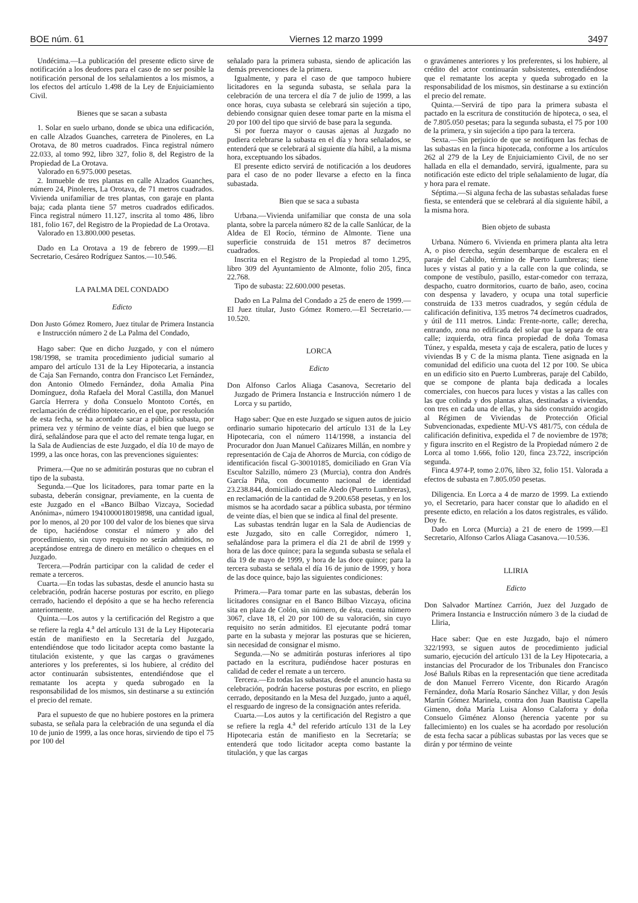BOE núm. 61 Viernes 12 marzo 1999 3497
Undécima.—La publicación del presente edicto sirve de notificación a los deudores para el caso de no ser posible la notificación personal de los señalamientos a los mismos, a los efectos del artículo 1.498 de la Ley de Enjuiciamiento Civil.
Bienes que se sacan a subasta
1. Solar en suelo urbano, donde se ubica una edificación, en calle Alzados Guanches, carretera de Pinoleres, en La Orotava, de 80 metros cuadrados. Finca registral número 22.033, al tomo 992, libro 327, folio 8, del Registro de la Propiedad de La Orotava.
Valorado en 6.975.000 pesetas.
2. Inmueble de tres plantas en calle Alzados Guanches, número 24, Pinoleres, La Orotava, de 71 metros cuadrados. Vivienda unifamiliar de tres plantas, con garaje en planta baja; cada planta tiene 57 metros cuadrados edificados. Finca registral número 11.127, inscrita al tomo 486, libro 181, folio 167, del Registro de la Propiedad de La Orotava.
Valorado en 13.800.000 pesetas.
Dado en La Orotava a 19 de febrero de 1999.—El Secretario, Cesáreo Rodríguez Santos.—10.546.
LA PALMA DEL CONDADO
Edicto
Don Justo Gómez Romero, Juez titular de Primera Instancia e Instrucción número 2 de La Palma del Condado,
Hago saber: Que en dicho Juzgado, y con el número 198/1998, se tramita procedimiento judicial sumario al amparo del artículo 131 de la Ley Hipotecaria, a instancia de Caja San Fernando, contra don Francisco Let Fernández, don Antonio Olmedo Fernández, doña Amalia Pina Domínguez, doña Rafaela del Moral Castilla, don Manuel García Herrera y doña Consuelo Montoto Cortés, en reclamación de crédito hipotecario, en el que, por resolución de esta fecha, se ha acordado sacar a pública subasta, por primera vez y término de veinte días, el bien que luego se dirá, señalándose para que el acto del remate tenga lugar, en la Sala de Audiencias de este Juzgado, el día 10 de mayo de 1999, a las once horas, con las prevenciones siguientes:
Primera.—Que no se admitirán posturas que no cubran el tipo de la subasta.
Segunda.—Que los licitadores, para tomar parte en la subasta, deberán consignar, previamente, en la cuenta de este Juzgado en el «Banco Bilbao Vizcaya, Sociedad Anónima», número 1941000018019898, una cantidad igual, por lo menos, al 20 por 100 del valor de los bienes que sirva de tipo, haciéndose constar el número y año del procedimiento, sin cuyo requisito no serán admitidos, no aceptándose entrega de dinero en metálico o cheques en el Juzgado.
Tercera.—Podrán participar con la calidad de ceder el remate a terceros.
Cuarta.—En todas las subastas, desde el anuncio hasta su celebración, podrán hacerse posturas por escrito, en pliego cerrado, haciendo el depósito a que se ha hecho referencia anteriormente.
Quinta.—Los autos y la certificación del Registro a que se refiere la regla 4.<sup>a</sup> del artículo 131 de la Ley Hipotecaria están de manifiesto en la Secretaría del Juzgado, entendiéndose que todo licitador acepta como bastante la titulación existente, y que las cargas o gravámenes anteriores y los preferentes, si los hubiere, al crédito del actor continuarán subsistentes, entendiéndose que el rematante los acepta y queda subrogado en la responsabilidad de los mismos, sin destinarse a su extinción el precio del remate.
Para el supuesto de que no hubiere postores en la primera subasta, se señala para la celebración de una segunda el día 10 de junio de 1999, a las once horas, sirviendo de tipo el 75 por 100 del
señalado para la primera subasta, siendo de aplicación las demás prevenciones de la primera.
Igualmente, y para el caso de que tampoco hubiere licitadores en la segunda subasta, se señala para la celebración de una tercera el día 7 de julio de 1999, a las once horas, cuya subasta se celebrará sin sujeción a tipo, debiendo consignar quien desee tomar parte en la misma el 20 por 100 del tipo que sirvió de base para la segunda.
Si por fuerza mayor o causas ajenas al Juzgado no pudiera celebrarse la subasta en el día y hora señalados, se entenderá que se celebrará al siguiente día hábil, a la misma hora, exceptuando los sábados.
El presente edicto servirá de notificación a los deudores para el caso de no poder llevarse a efecto en la finca subastada.
Bien que se saca a subasta
Urbana.—Vivienda unifamiliar que consta de una sola planta, sobre la parcela número 82 de la calle Sanlúcar, de la Aldea de El Rocío, término de Almonte. Tiene una superficie construida de 151 metros 87 decímetros cuadrados.
Inscrita en el Registro de la Propiedad al tomo 1.295, libro 309 del Ayuntamiento de Almonte, folio 205, finca 22.768.
Tipo de subasta: 22.600.000 pesetas.
Dado en La Palma del Condado a 25 de enero de 1999.—El Juez titular, Justo Gómez Romero.—El Secretario.—10.520.
LORCA
Edicto
Don Alfonso Carlos Aliaga Casanova, Secretario del Juzgado de Primera Instancia e Instrucción número 1 de Lorca y su partido,
Hago saber: Que en este Juzgado se siguen autos de juicio ordinario sumario hipotecario del artículo 131 de la Ley Hipotecaria, con el número 114/1998, a instancia del Procurador don Juan Manuel Cañizares Millán, en nombre y representación de Caja de Ahorros de Murcia, con código de identificación fiscal G-30010185, domiciliado en Gran Vía Escultor Salzillo, número 23 (Murcia), contra don Andrés García Piña, con documento nacional de identidad 23.238.844, domiciliado en calle Aledo (Puerto Lumbreras), en reclamación de la cantidad de 9.200.658 pesetas, y en los mismos se ha acordado sacar a pública subasta, por término de veinte días, el bien que se indica al final del presente.
Las subastas tendrán lugar en la Sala de Audiencias de este Juzgado, sito en calle Corregidor, número 1, señalándose para la primera el día 21 de abril de 1999 y hora de las doce quince; para la segunda subasta se señala el día 19 de mayo de 1999, y hora de las doce quince; para la tercera subasta se señala el día 16 de junio de 1999, y hora de las doce quince, bajo las siguientes condiciones:
Primera.—Para tomar parte en las subastas, deberán los licitadores consignar en el Banco Bilbao Vizcaya, oficina sita en plaza de Colón, sin número, de ésta, cuenta número 3067, clave 18, el 20 por 100 de su valoración, sin cuyo requisito no serán admitidos. El ejecutante podrá tomar parte en la subasta y mejorar las posturas que se hicieren, sin necesidad de consignar el mismo.
Segunda.—No se admitirán posturas inferiores al tipo pactado en la escritura, pudiéndose hacer posturas en calidad de ceder el remate a un tercero.
Tercera.—En todas las subastas, desde el anuncio hasta su celebración, podrán hacerse posturas por escrito, en pliego cerrado, depositando en la Mesa del Juzgado, junto a aquél, el resguardo de ingreso de la consignación antes referida.
Cuarta.—Los autos y la certificación del Registro a que se refiere la regla 4.<sup>a</sup> del referido artículo 131 de la Ley Hipotecaria están de manifiesto en la Secretaría; se entenderá que todo licitador acepta como bastante la titulación, y que las cargas
o gravámenes anteriores y los preferentes, si los hubiere, al crédito del actor continuarán subsistentes, entendiéndose que el rematante los acepta y queda subrogado en la responsabilidad de los mismos, sin destinarse a su extinción el precio del remate.
Quinta.—Servirá de tipo para la primera subasta el pactado en la escritura de constitución de hipoteca, o sea, el de 7.805.050 pesetas; para la segunda subasta, el 75 por 100 de la primera, y sin sujeción a tipo para la tercera.
Sexta.—Sin perjuicio de que se notifiquen las fechas de las subastas en la finca hipotecada, conforme a los artículos 262 al 279 de la Ley de Enjuiciamiento Civil, de no ser hallada en ella el demandado, servirá, igualmente, para su notificación este edicto del triple señalamiento de lugar, día y hora para el remate.
Séptima.—Si alguna fecha de las subastas señaladas fuese fiesta, se entenderá que se celebrará al día siguiente hábil, a la misma hora.
Bien objeto de subasta
Urbana. Número 6. Vivienda en primera planta alta letra A, o piso derecha, según desembarque de escalera en el paraje del Cabildo, término de Puerto Lumbreras; tiene luces y vistas al patio y a la calle con la que colinda, se compone de vestíbulo, pasillo, estar-comedor con terraza, despacho, cuatro dormitorios, cuarto de baño, aseo, cocina con despensa y lavadero, y ocupa una total superficie construida de 133 metros cuadrados, y según cédula de calificación definitiva, 135 metros 74 decímetros cuadrados, y útil de 111 metros. Linda: Frente-norte, calle; derecha, entrando, zona no edificada del solar que la separa de otra calle; izquierda, otra finca propiedad de doña Tomasa Túnez, y espalda, meseta y caja de escalera, patio de luces y viviendas B y C de la misma planta. Tiene asignada en la comunidad del edificio una cuota del 12 por 100. Se ubica en un edificio sito en Puerto Lumbreras, paraje del Cabildo, que se compone de planta baja dedicada a locales comerciales, con huecos para luces y vistas a las calles con las que colinda y dos plantas altas, destinadas a viviendas, con tres en cada una de ellas, y ha sido construido acogido al Régimen de Viviendas de Protección Oficial Subvencionadas, expediente MU-VS 481/75, con cédula de calificación definitiva, expedida el 7 de noviembre de 1978; y figura inscrito en el Registro de la Propiedad número 2 de Lorca al tomo 1.666, folio 120, finca 23.722, inscripción segunda.
Finca 4.974-P, tomo 2.076, libro 32, folio 151. Valorada a efectos de subasta en 7.805.050 pesetas.
Diligencia. En Lorca a 4 de marzo de 1999. La extiendo yo, el Secretario, para hacer constar que lo añadido en el presente edicto, en relación a los datos registrales, es válido. Doy fe.
Dado en Lorca (Murcia) a 21 de enero de 1999.—El Secretario, Alfonso Carlos Aliaga Casanova.—10.536.
LLIRIA
Edicto
Don Salvador Martínez Carrión, Juez del Juzgado de Primera Instancia e Instrucción número 3 de la ciudad de Lliria,
Hace saber: Que en este Juzgado, bajo el número 322/1993, se siguen autos de procedimiento judicial sumario, ejecución del artículo 131 de la Ley Hipotecaria, a instancias del Procurador de los Tribunales don Francisco José Bañuls Ribas en la representación que tiene acreditada de don Manuel Ferrero Vicente, don Ricardo Aragón Fernández, doña María Rosario Sánchez Villar, y don Jesús Martín Gómez Marinela, contra don Juan Bautista Capella Gimeno, doña María Luisa Alonso Calaforra y doña Consuelo Giménez Alonso (herencia yacente por su fallecimiento) en los cuales se ha acordado por resolución de esta fecha sacar a públicas subastas por las veces que se dirán y por término de veinte